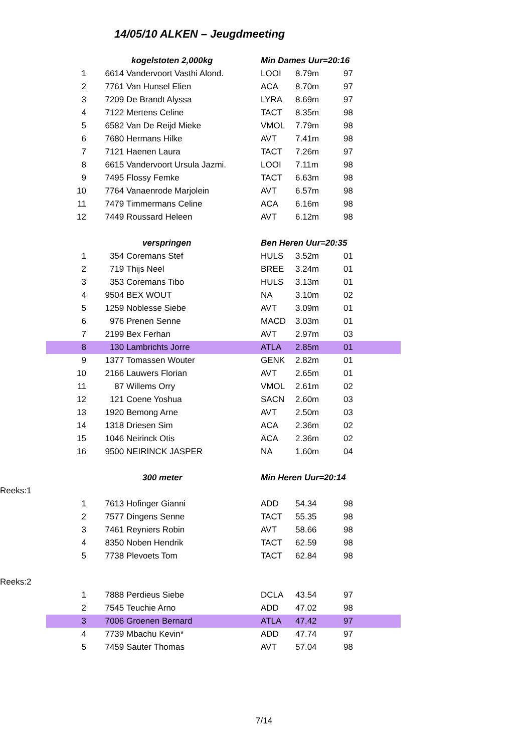14/05/10 ALKEN – Jeugdmeeting
| | kogelstoten 2,000kg | | Min Dames Uur=20:16 | | |
| 1 | 6614 | Vandervoort Vasthi Alond. | LOOI | 8.79m | 97 |
| 2 | 7761 | Van Hunsel Elien | ACA | 8.70m | 97 |
| 3 | 7209 | De Brandt Alyssa | LYRA | 8.69m | 97 |
| 4 | 7122 | Mertens Celine | TACT | 8.35m | 98 |
| 5 | 6582 | Van De Reijd Mieke | VMOL | 7.79m | 98 |
| 6 | 7680 | Hermans Hilke | AVT | 7.41m | 98 |
| 7 | 7121 | Haenen Laura | TACT | 7.26m | 97 |
| 8 | 6615 | Vandervoort Ursula Jazmi. | LOOI | 7.11m | 98 |
| 9 | 7495 | Flossy Femke | TACT | 6.63m | 98 |
| 10 | 7764 | Vanaenrode Marjolein | AVT | 6.57m | 98 |
| 11 | 7479 | Timmermans Celine | ACA | 6.16m | 98 |
| 12 | 7449 | Roussard Heleen | AVT | 6.12m | 98 |
| | verspringen | | Ben Heren Uur=20:35 | | |
| 1 | 354 | Coremans Stef | HULS | 3.52m | 01 |
| 2 | 719 | Thijs Neel | BREE | 3.24m | 01 |
| 3 | 353 | Coremans Tibo | HULS | 3.13m | 01 |
| 4 | 9504 | BEX WOUT | NA | 3.10m | 02 |
| 5 | 1259 | Noblesse Siebe | AVT | 3.09m | 01 |
| 6 | 976 | Prenen Senne | MACD | 3.03m | 01 |
| 7 | 2199 | Bex Ferhan | AVT | 2.97m | 03 |
| 8 | 130 | Lambrichts Jorre | ATLA | 2.85m | 01 |
| 9 | 1377 | Tomassen Wouter | GENK | 2.82m | 01 |
| 10 | 2166 | Lauwers Florian | AVT | 2.65m | 01 |
| 11 | 87 | Willems Orry | VMOL | 2.61m | 02 |
| 12 | 121 | Coene Yoshua | SACN | 2.60m | 03 |
| 13 | 1920 | Bemong Arne | AVT | 2.50m | 03 |
| 14 | 1318 | Driesen Sim | ACA | 2.36m | 02 |
| 15 | 1046 | Neirinck Otis | ACA | 2.36m | 02 |
| 16 | 9500 | NEIRINCK JASPER | NA | 1.60m | 04 |
| | 300 meter | | Min Heren Uur=20:14 | | |
| Reeks:1 | | | | | |
| 1 | 7613 | Hofinger Gianni | ADD | 54.34 | 98 |
| 2 | 7577 | Dingens Senne | TACT | 55.35 | 98 |
| 3 | 7461 | Reyniers Robin | AVT | 58.66 | 98 |
| 4 | 8350 | Noben Hendrik | TACT | 62.59 | 98 |
| 5 | 7738 | Plevoets Tom | TACT | 62.84 | 98 |
| Reeks:2 | | | | | |
| 1 | 7888 | Perdieus Siebe | DCLA | 43.54 | 97 |
| 2 | 7545 | Teuchie Arno | ADD | 47.02 | 98 |
| 3 | 7006 | Groenen Bernard | ATLA | 47.42 | 97 |
| 4 | 7739 | Mbachu Kevin* | ADD | 47.74 | 97 |
| 5 | 7459 | Sauter Thomas | AVT | 57.04 | 98 |
7/14